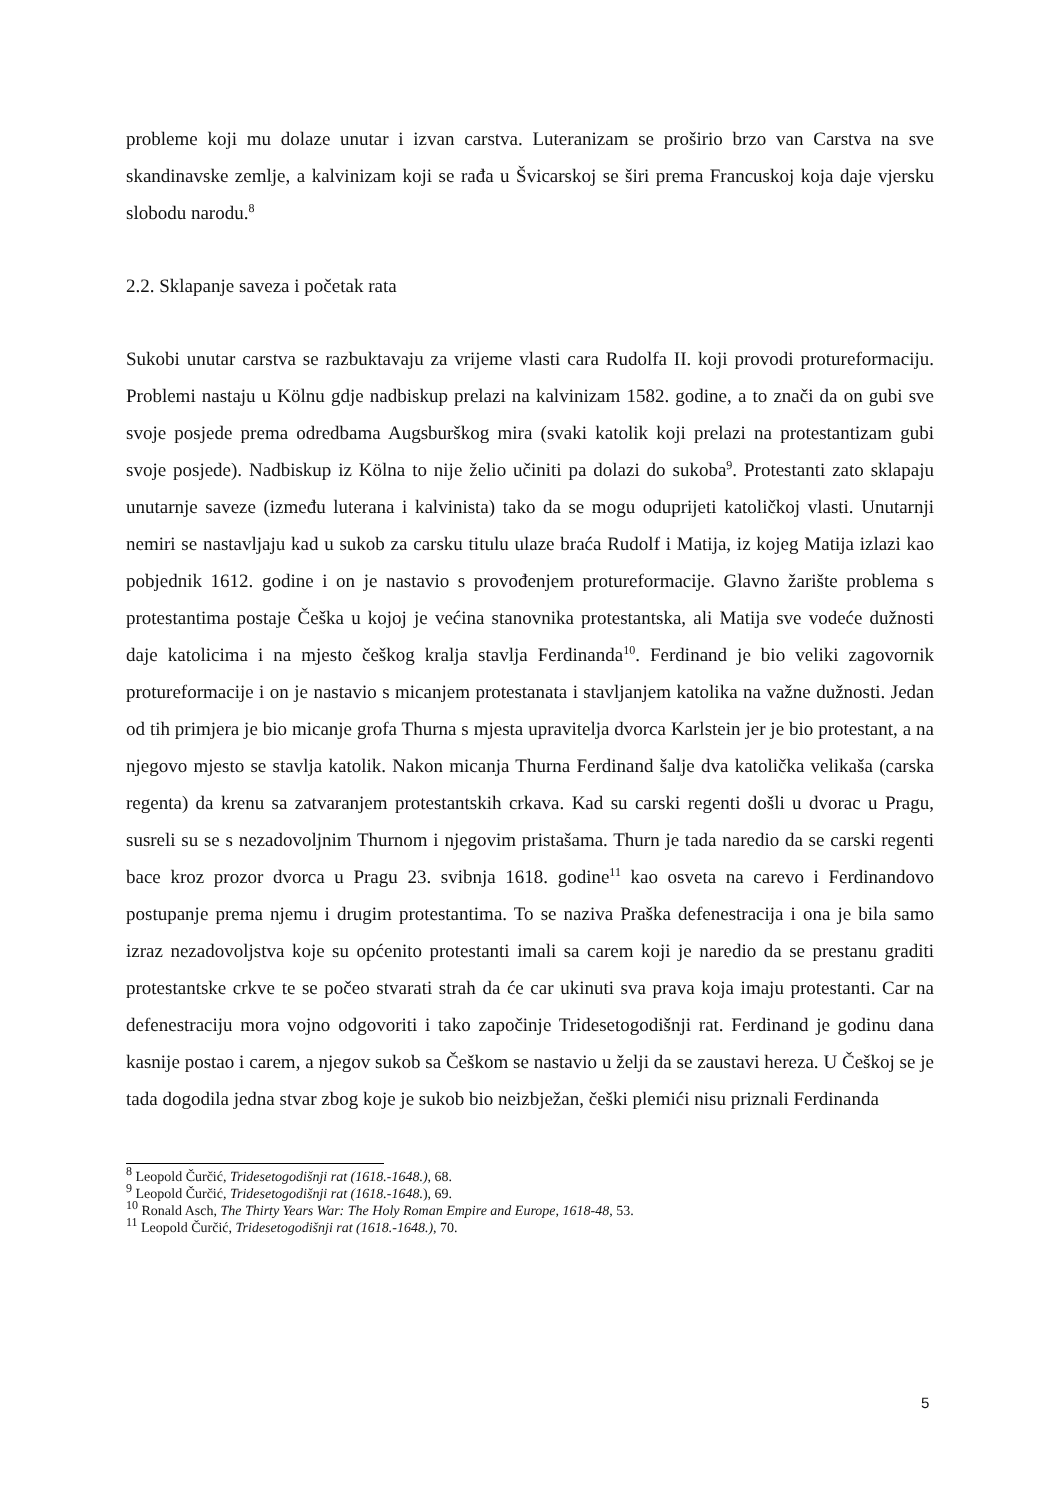probleme koji mu dolaze unutar i izvan carstva. Luteranizam se proširio brzo van Carstva na sve skandinavske zemlje, a kalvinizam koji se rađa u Švicarskoj se širi prema Francuskoj koja daje vjersku slobodu narodu.<sup>8</sup>
2.2. Sklapanje saveza i početak rata
Sukobi unutar carstva se razbuktavaju za vrijeme vlasti cara Rudolfa II. koji provodi protureformaciju. Problemi nastaju u Kölnu gdje nadbiskup prelazi na kalvinizam 1582. godine, a to znači da on gubi sve svoje posjede prema odredbama Augsburškog mira (svaki katolik koji prelazi na protestantizam gubi svoje posjede). Nadbiskup iz Kölna to nije želio učiniti pa dolazi do sukoba<sup>9</sup>. Protestanti zato sklapaju unutarnje saveze (između luterana i kalvinista) tako da se mogu oduprijeti katoličkoj vlasti. Unutarnji nemiri se nastavljaju kad u sukob za carsku titulu ulaze braća Rudolf i Matija, iz kojeg Matija izlazi kao pobjednik 1612. godine i on je nastavio s provođenjem protureformacije. Glavno žarište problema s protestantima postaje Češka u kojoj je većina stanovnika protestantska, ali Matija sve vodeće dužnosti daje katolicima i na mjesto češkog kralja stavlja Ferdinanda<sup>10</sup>. Ferdinand je bio veliki zagovornik protureformacije i on je nastavio s micanjem protestanata i stavljanjem katolika na važne dužnosti. Jedan od tih primjera je bio micanje grofa Thurna s mjesta upravitelja dvorca Karlstein jer je bio protestant, a na njegovo mjesto se stavlja katolik. Nakon micanja Thurna Ferdinand šalje dva katolička velikaša (carska regenta) da krenu sa zatvaranjem protestantskih crkava. Kad su carski regenti došli u dvorac u Pragu, susreli su se s nezadovoljnim Thurnom i njegovim pristašama. Thurn je tada naredio da se carski regenti bace kroz prozor dvorca u Pragu 23. svibnja 1618. godine<sup>11</sup> kao osveta na carevo i Ferdinandovo postupanje prema njemu i drugim protestantima. To se naziva Praška defenestracija i ona je bila samo izraz nezadovoljstva koje su općenito protestanti imali sa carem koji je naredio da se prestanu graditi protestantske crkve te se počeo stvarati strah da će car ukinuti sva prava koja imaju protestanti. Car na defenestraciju mora vojno odgovoriti i tako započinje Tridesetogodišnji rat. Ferdinand je godinu dana kasnije postao i carem, a njegov sukob sa Češkom se nastavio u želji da se zaustavi hereza. U Češkoj se je tada dogodila jedna stvar zbog koje je sukob bio neizbježan, češki plemići nisu priznali Ferdinanda
<sup>8</sup> Leopold Čurčić, Tridesetogodišnji rat (1618.-1648.), 68.
<sup>9</sup> Leopold Čurčić, Tridesetogodišnji rat (1618.-1648.), 69.
<sup>10</sup> Ronald Asch, The Thirty Years War: The Holy Roman Empire and Europe, 1618-48, 53.
<sup>11</sup> Leopold Čurčić, Tridesetogodišnji rat (1618.-1648.), 70.
5